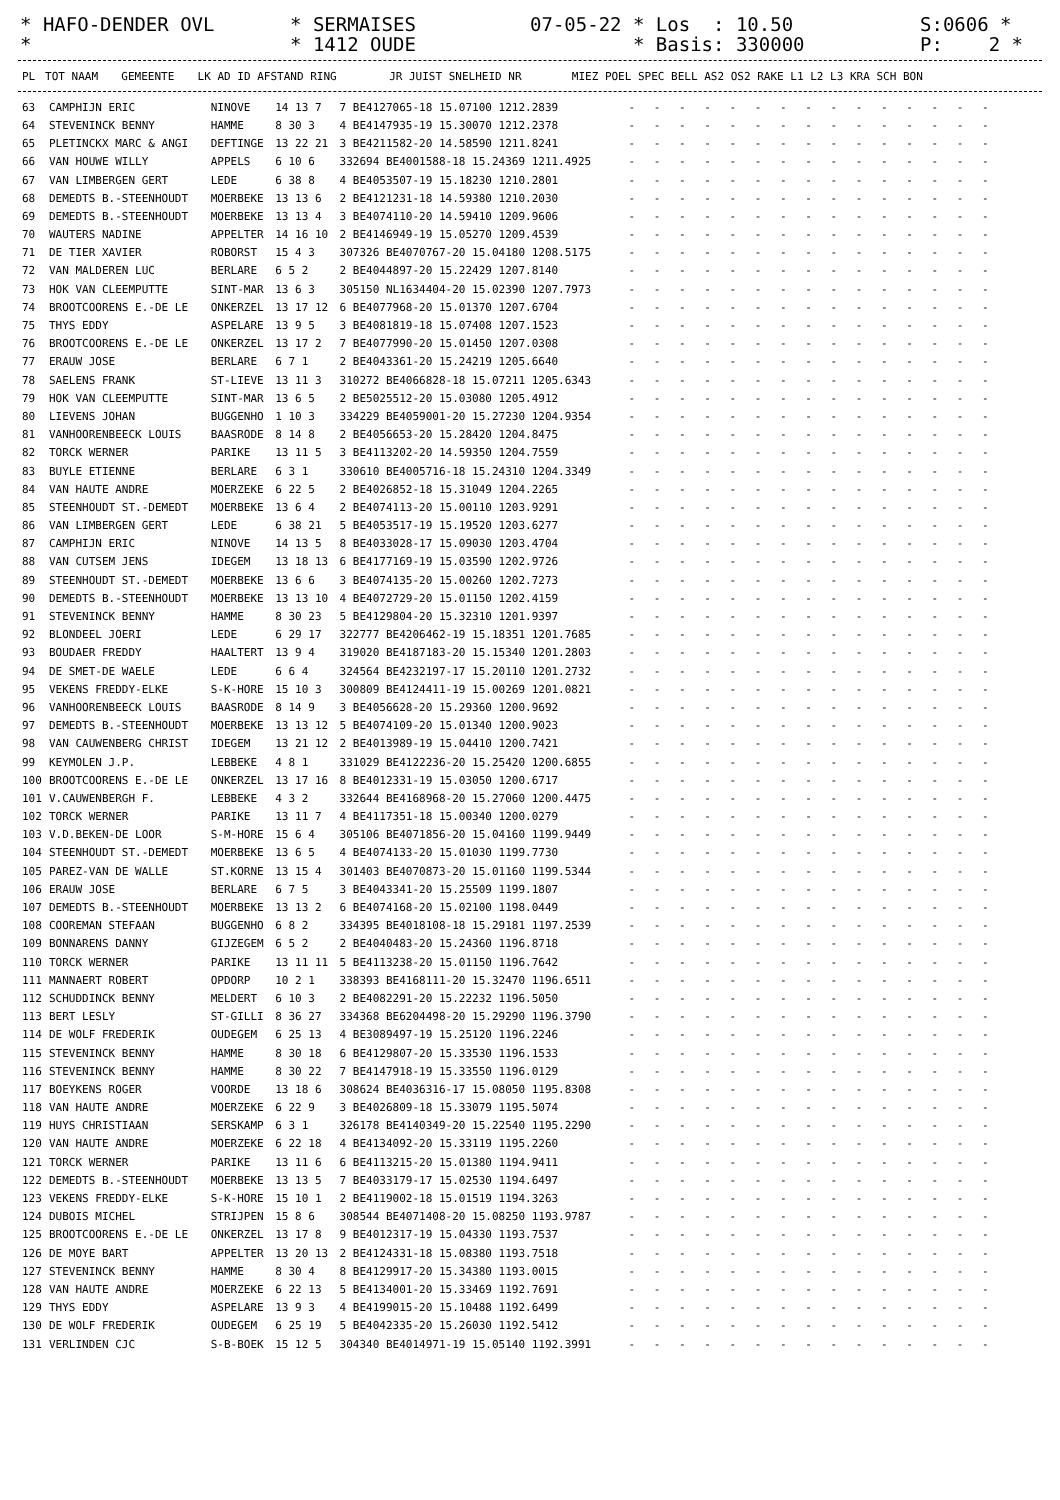* HAFO-DENDER OVL *
* SERMAISES * 1412 OUDE
07-05-22 * Los : 10.50 * Basis: 330000
S:0606 * P: 2 *
| PL | TOT NAAM | GEMEENTE | LK AD ID AFSTAND RING | JR JUIST SNELHEID NR | MIEZ POEL SPEC BELL AS2 OS2 RAKE L1 L2 L3 KRA SCH BON |
| --- | --- | --- | --- | --- | --- |
| 63 | CAMPHIJN ERIC | NINOVE | 14 13 7 | 7 BE4127065-18 15.07100 1212.2839 | - - - - - - - - - - - - - - - |
| 64 | STEVENINCK BENNY | HAMME | 8 30 3 | 4 BE4147935-19 15.30070 1212.2378 | - - - - - - - - - - - - - - - |
| 65 | PLETINCKX MARC & ANGI | DEFTINGE | 13 22 21 | 3 BE4211582-20 14.58590 1211.8241 | - - - - - - - - - - - - - - - |
| 66 | VAN HOUWE WILLY | APPELS | 6 10 6 | 332694 BE4001588-18 15.24369 1211.4925 | - - - - - - - - - - - - - - - |
| 67 | VAN LIMBERGEN GERT | LEDE | 6 38 8 | 4 BE4053507-19 15.18230 1210.2801 | - - - - - - - - - - - - - - - |
| 68 | DEMEDTS B.-STEENHOUDT | MOERBEKE | 13 13 6 | 2 BE4121231-18 14.59380 1210.2030 | - - - - - - - - - - - - - - - |
| 69 | DEMEDTS B.-STEENHOUDT | MOERBEKE | 13 13 4 | 3 BE4074110-20 14.59410 1209.9606 | - - - - - - - - - - - - - - - |
| 70 | WAUTERS NADINE | APPELTER | 14 16 10 | 2 BE4146949-19 15.05270 1209.4539 | - - - - - - - - - - - - - - - |
| 71 | DE TIER XAVIER | ROBORST | 15 4 3 | 307326 BE4070767-20 15.04180 1208.5175 | - - - - - - - - - - - - - - - |
| 72 | VAN MALDEREN LUC | BERLARE | 6 5 2 | 2 BE4044897-20 15.22429 1207.8140 | - - - - - - - - - - - - - - - |
| 73 | HOK VAN CLEEMPUTTE | SINT-MAR | 13 6 3 | 305150 NL1634404-20 15.02390 1207.7973 | - - - - - - - - - - - - - - - |
| 74 | BROOTCOORENS E.-DE LE | ONKERZEL | 13 17 12 | 6 BE4077968-20 15.01370 1207.6704 | - - - - - - - - - - - - - - - |
| 75 | THYS EDDY | ASPELARE | 13 9 5 | 3 BE4081819-18 15.07408 1207.1523 | - - - - - - - - - - - - - - - |
| 76 | BROOTCOORENS E.-DE LE | ONKERZEL | 13 17 2 | 7 BE4077990-20 15.01450 1207.0308 | - - - - - - - - - - - - - - - |
| 77 | ERAUW JOSE | BERLARE | 6 7 1 | 2 BE4043361-20 15.24219 1205.6640 | - - - - - - - - - - - - - - - |
| 78 | SAELENS FRANK | ST-LIEVE | 13 11 3 | 310272 BE4066828-18 15.07211 1205.6343 | - - - - - - - - - - - - - - - |
| 79 | HOK VAN CLEEMPUTTE | SINT-MAR | 13 6 5 | 2 BE5025512-20 15.03080 1205.4912 | - - - - - - - - - - - - - - - |
| 80 | LIEVENS JOHAN | BUGGENHO | 1 10 3 | 334229 BE4059001-20 15.27230 1204.9354 | - - - - - - - - - - - - - - - |
| 81 | VANHOORENBEECK LOUIS | BAASRODE | 8 14 8 | 2 BE4056653-20 15.28420 1204.8475 | - - - - - - - - - - - - - - - |
| 82 | TORCK WERNER | PARIKE | 13 11 5 | 3 BE4113202-20 14.59350 1204.7559 | - - - - - - - - - - - - - - - |
| 83 | BUYLE ETIENNE | BERLARE | 6 3 1 | 330610 BE4005716-18 15.24310 1204.3349 | - - - - - - - - - - - - - - - |
| 84 | VAN HAUTE ANDRE | MOERZEKE | 6 22 5 | 2 BE4026852-18 15.31049 1204.2265 | - - - - - - - - - - - - - - - |
| 85 | STEENHOUDT ST.-DEMEDT | MOERBEKE | 13 6 4 | 2 BE4074113-20 15.00110 1203.9291 | - - - - - - - - - - - - - - - |
| 86 | VAN LIMBERGEN GERT | LEDE | 6 38 21 | 5 BE4053517-19 15.19520 1203.6277 | - - - - - - - - - - - - - - - |
| 87 | CAMPHIJN ERIC | NINOVE | 14 13 5 | 8 BE4033028-17 15.09030 1203.4704 | - - - - - - - - - - - - - - - |
| 88 | VAN CUTSEM JENS | IDEGEM | 13 18 13 | 6 BE4177169-19 15.03590 1202.9726 | - - - - - - - - - - - - - - - |
| 89 | STEENHOUDT ST.-DEMEDT | MOERBEKE | 13 6 6 | 3 BE4074135-20 15.00260 1202.7273 | - - - - - - - - - - - - - - - |
| 90 | DEMEDTS B.-STEENHOUDT | MOERBEKE | 13 13 10 | 4 BE4072729-20 15.01150 1202.4159 | - - - - - - - - - - - - - - - |
| 91 | STEVENINCK BENNY | HAMME | 8 30 23 | 5 BE4129804-20 15.32310 1201.9397 | - - - - - - - - - - - - - - - |
| 92 | BLONDEEL JOERI | LEDE | 6 29 17 | 322777 BE4206462-19 15.18351 1201.7685 | - - - - - - - - - - - - - - - |
| 93 | BOUDAER FREDDY | HAALTERT | 13 9 4 | 319020 BE4187183-20 15.15340 1201.2803 | - - - - - - - - - - - - - - - |
| 94 | DE SMET-DE WAELE | LEDE | 6 6 4 | 324564 BE4232197-17 15.20110 1201.2732 | - - - - - - - - - - - - - - - |
| 95 | VEKENS FREDDY-ELKE | S-K-HORE | 15 10 3 | 300809 BE4124411-19 15.00269 1201.0821 | - - - - - - - - - - - - - - - |
| 96 | VANHOORENBEECK LOUIS | BAASRODE | 8 14 9 | 3 BE4056628-20 15.29360 1200.9692 | - - - - - - - - - - - - - - - |
| 97 | DEMEDTS B.-STEENHOUDT | MOERBEKE | 13 13 12 | 5 BE4074109-20 15.01340 1200.9023 | - - - - - - - - - - - - - - - |
| 98 | VAN CAUWENBERG CHRIST | IDEGEM | 13 21 12 | 2 BE4013989-19 15.04410 1200.7421 | - - - - - - - - - - - - - - - |
| 99 | KEYMOLEN J.P. | LEBBEKE | 4 8 1 | 331029 BE4122236-20 15.25420 1200.6855 | - - - - - - - - - - - - - - - |
| 100 | BROOTCOORENS E.-DE LE | ONKERZEL | 13 17 16 | 8 BE4012331-19 15.03050 1200.6717 | - - - - - - - - - - - - - - - |
| 101 | V.CAUWENBERGH F. | LEBBEKE | 4 3 2 | 332644 BE4168968-20 15.27060 1200.4475 | - - - - - - - - - - - - - - - |
| 102 | TORCK WERNER | PARIKE | 13 11 7 | 4 BE4117351-18 15.00340 1200.0279 | - - - - - - - - - - - - - - - |
| 103 | V.D.BEKEN-DE LOOR | S-M-HORE | 15 6 4 | 305106 BE4071856-20 15.04160 1199.9449 | - - - - - - - - - - - - - - - |
| 104 | STEENHOUDT ST.-DEMEDT | MOERBEKE | 13 6 5 | 4 BE4074133-20 15.01030 1199.7730 | - - - - - - - - - - - - - - - |
| 105 | PAREZ-VAN DE WALLE | ST.KORNE | 13 15 4 | 301403 BE4070873-20 15.01160 1199.5344 | - - - - - - - - - - - - - - - |
| 106 | ERAUW JOSE | BERLARE | 6 7 5 | 3 BE4043341-20 15.25509 1199.1807 | - - - - - - - - - - - - - - - |
| 107 | DEMEDTS B.-STEENHOUDT | MOERBEKE | 13 13 2 | 6 BE4074168-20 15.02100 1198.0449 | - - - - - - - - - - - - - - - |
| 108 | COOREMAN STEFAAN | BUGGENHO | 6 8 2 | 334395 BE4018108-18 15.29181 1197.2539 | - - - - - - - - - - - - - - - |
| 109 | BONNARENS DANNY | GIJZEGEM | 6 5 2 | 2 BE4040483-20 15.24360 1196.8718 | - - - - - - - - - - - - - - - |
| 110 | TORCK WERNER | PARIKE | 13 11 11 | 5 BE4113238-20 15.01150 1196.7642 | - - - - - - - - - - - - - - - |
| 111 | MANNAERT ROBERT | OPDORP | 10 2 1 | 338393 BE4168111-20 15.32470 1196.6511 | - - - - - - - - - - - - - - - |
| 112 | SCHUDDINCK BENNY | MELDERT | 6 10 3 | 2 BE4082291-20 15.22232 1196.5050 | - - - - - - - - - - - - - - - |
| 113 | BERT LESLY | ST-GILLI | 8 36 27 | 334368 BE6204498-20 15.29290 1196.3790 | - - - - - - - - - - - - - - - |
| 114 | DE WOLF FREDERIK | OUDEGEM | 6 25 13 | 4 BE3089497-19 15.25120 1196.2246 | - - - - - - - - - - - - - - - |
| 115 | STEVENINCK BENNY | HAMME | 8 30 18 | 6 BE4129807-20 15.33530 1196.1533 | - - - - - - - - - - - - - - - |
| 116 | STEVENINCK BENNY | HAMME | 8 30 22 | 7 BE4147918-19 15.33550 1196.0129 | - - - - - - - - - - - - - - - |
| 117 | BOEYKENS ROGER | VOORDE | 13 18 6 | 308624 BE4036316-17 15.08050 1195.8308 | - - - - - - - - - - - - - - - |
| 118 | VAN HAUTE ANDRE | MOERZEKE | 6 22 9 | 3 BE4026809-18 15.33079 1195.5074 | - - - - - - - - - - - - - - - |
| 119 | HUYS CHRISTIAAN | SERSKAMP | 6 3 1 | 326178 BE4140349-20 15.22540 1195.2290 | - - - - - - - - - - - - - - - |
| 120 | VAN HAUTE ANDRE | MOERZEKE | 6 22 18 | 4 BE4134092-20 15.33119 1195.2260 | - - - - - - - - - - - - - - - |
| 121 | TORCK WERNER | PARIKE | 13 11 6 | 6 BE4113215-20 15.01380 1194.9411 | - - - - - - - - - - - - - - - |
| 122 | DEMEDTS B.-STEENHOUDT | MOERBEKE | 13 13 5 | 7 BE4033179-17 15.02530 1194.6497 | - - - - - - - - - - - - - - - |
| 123 | VEKENS FREDDY-ELKE | S-K-HORE | 15 10 1 | 2 BE4119002-18 15.01519 1194.3263 | - - - - - - - - - - - - - - - |
| 124 | DUBOIS MICHEL | STRIJPEN | 15 8 6 | 308544 BE4071408-20 15.08250 1193.9787 | - - - - - - - - - - - - - - - |
| 125 | BROOTCOORENS E.-DE LE | ONKERZEL | 13 17 8 | 9 BE4012317-19 15.04330 1193.7537 | - - - - - - - - - - - - - - - |
| 126 | DE MOYE BART | APPELTER | 13 20 13 | 2 BE4124331-18 15.08380 1193.7518 | - - - - - - - - - - - - - - - |
| 127 | STEVENINCK BENNY | HAMME | 8 30 4 | 8 BE4129917-20 15.34380 1193.0015 | - - - - - - - - - - - - - - - |
| 128 | VAN HAUTE ANDRE | MOERZEKE | 6 22 13 | 5 BE4134001-20 15.33469 1192.7691 | - - - - - - - - - - - - - - - |
| 129 | THYS EDDY | ASPELARE | 13 9 3 | 4 BE4199015-20 15.10488 1192.6499 | - - - - - - - - - - - - - - - |
| 130 | DE WOLF FREDERIK | OUDEGEM | 6 25 19 | 5 BE4042335-20 15.26030 1192.5412 | - - - - - - - - - - - - - - - |
| 131 | VERLINDEN CJC | S-B-BOEK | 15 12 5 | 304340 BE4014971-19 15.05140 1192.3991 | - - - - - - - - - - - - - - - |